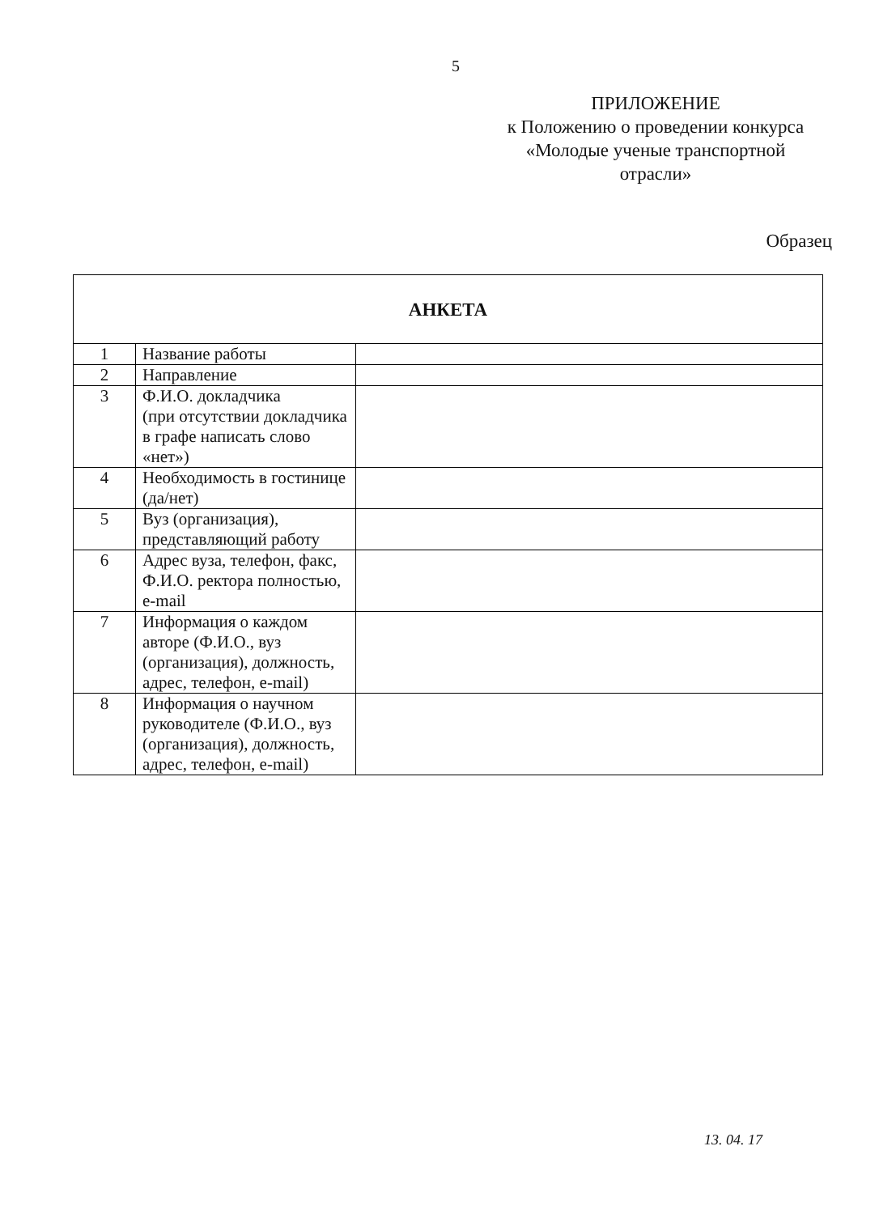5
ПРИЛОЖЕНИЕ
к Положению о проведении конкурса
«Молодые ученые транспортной
отрасли»
Образец
| АНКЕТА | | |
| 1 | Название работы | |
| 2 | Направление | |
| 3 | Ф.И.О. докладчика (при отсутствии докладчика в графе написать слово «нет») | |
| 4 | Необходимость в гостинице (да/нет) | |
| 5 | Вуз (организация), представляющий работу | |
| 6 | Адрес вуза, телефон, факс, Ф.И.О. ректора полностью, e-mail | |
| 7 | Информация о каждом авторе (Ф.И.О., вуз (организация), должность, адрес, телефон, e-mail) | |
| 8 | Информация о научном руководителе (Ф.И.О., вуз (организация), должность, адрес, телефон, e-mail) | |
13. 04. 17